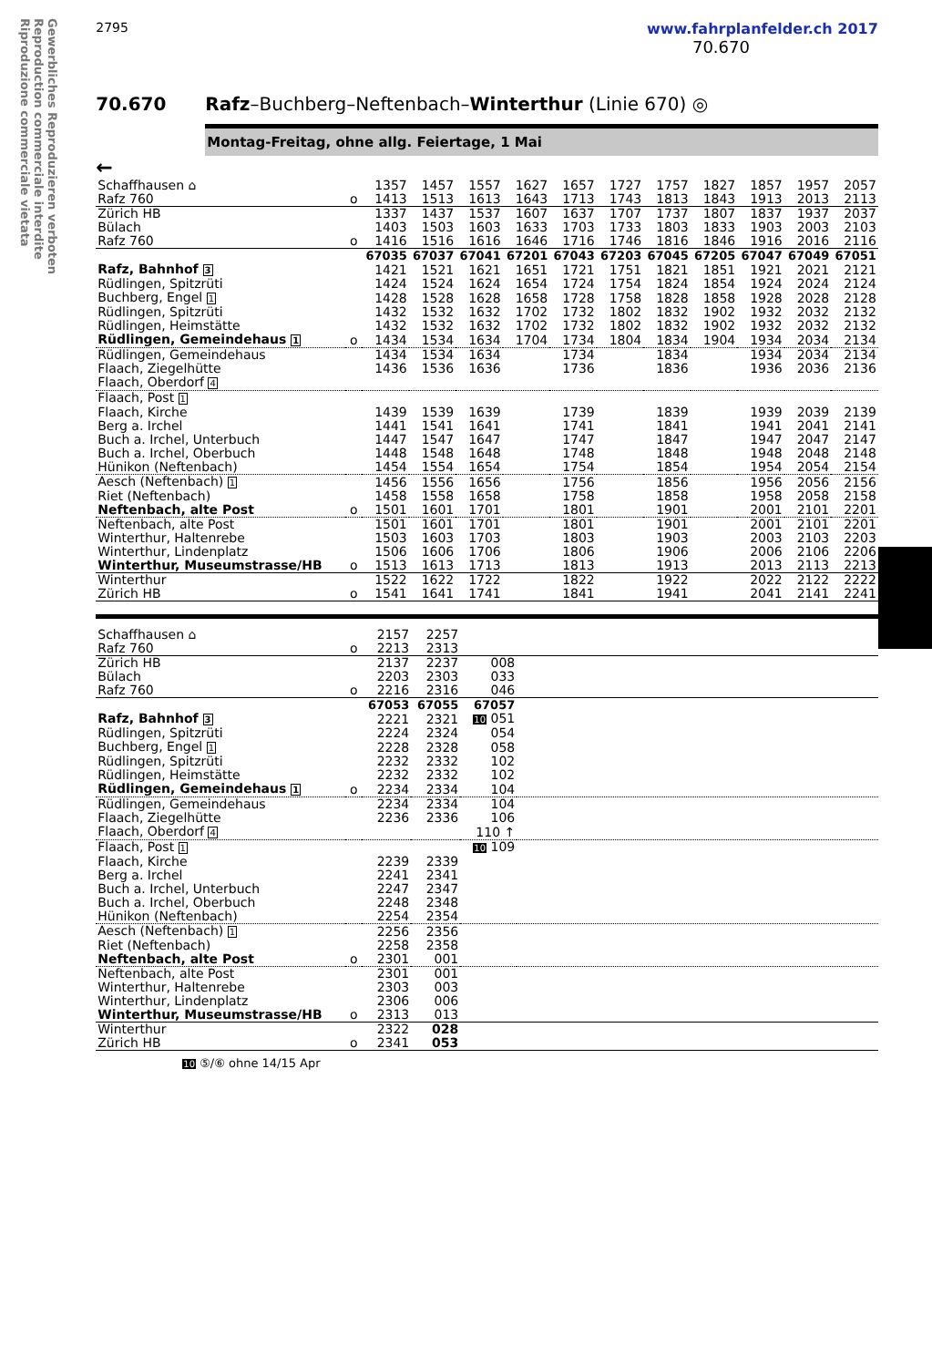Gewerbliches Reproduzieren verboten
Reproduction commerciale interdite
Riproduzione commerciale vietata
2795 www.fahrplanfelder.ch 2017
70.670
70.670 Rafz–Buchberg–Neftenbach–Winterthur (Linie 670) ◎
Montag-Freitag, ohne allg. Feiertage, 1 Mai
←
| Schaffhausen ⌂ | | 1357 | 1457 | 1557 | 1627 | 1657 | 1727 | 1757 | 1827 | 1857 | 1957 | 2057 |
| Rafz 760 | o | 1413 | 1513 | 1613 | 1643 | 1713 | 1743 | 1813 | 1843 | 1913 | 2013 | 2113 |
| Zürich HB | | 1337 | 1437 | 1537 | 1607 | 1637 | 1707 | 1737 | 1807 | 1837 | 1937 | 2037 |
| Bülach | | 1403 | 1503 | 1603 | 1633 | 1703 | 1733 | 1803 | 1833 | 1903 | 2003 | 2103 |
| Rafz 760 | o | 1416 | 1516 | 1616 | 1646 | 1716 | 1746 | 1816 | 1846 | 1916 | 2016 | 2116 |
| | | 67035 | 67037 | 67041 | 67201 | 67043 | 67203 | 67045 | 67205 | 67047 | 67049 | 67051 |
| Rafz, Bahnhof 3 | | 1421 | 1521 | 1621 | 1651 | 1721 | 1751 | 1821 | 1851 | 1921 | 2021 | 2121 |
| Rüdlingen, Spitzrüti | | 1424 | 1524 | 1624 | 1654 | 1724 | 1754 | 1824 | 1854 | 1924 | 2024 | 2124 |
| Buchberg, Engel 1 | | 1428 | 1528 | 1628 | 1658 | 1728 | 1758 | 1828 | 1858 | 1928 | 2028 | 2128 |
| Rüdlingen, Spitzrüti | | 1432 | 1532 | 1632 | 1702 | 1732 | 1802 | 1832 | 1902 | 1932 | 2032 | 2132 |
| Rüdlingen, Heimstätte | | 1432 | 1532 | 1632 | 1702 | 1732 | 1802 | 1832 | 1902 | 1932 | 2032 | 2132 |
| Rüdlingen, Gemeindehaus 1 | o | 1434 | 1534 | 1634 | 1704 | 1734 | 1804 | 1834 | 1904 | 1934 | 2034 | 2134 |
| Rüdlingen, Gemeindehaus | | 1434 | 1534 | 1634 | | 1734 | | 1834 | | 1934 | 2034 | 2134 |
| Flaach, Ziegelhütte | | 1436 | 1536 | 1636 | | 1736 | | 1836 | | 1936 | 2036 | 2136 |
| Flaach, Oberdorf 4 | | | | | | | | | | | | |
| Flaach, Post 1 | | | | | | | | | | | | |
| Flaach, Kirche | | 1439 | 1539 | 1639 | | 1739 | | 1839 | | 1939 | 2039 | 2139 |
| Berg a. Irchel | | 1441 | 1541 | 1641 | | 1741 | | 1841 | | 1941 | 2041 | 2141 |
| Buch a. Irchel, Unterbuch | | 1447 | 1547 | 1647 | | 1747 | | 1847 | | 1947 | 2047 | 2147 |
| Buch a. Irchel, Oberbuch | | 1448 | 1548 | 1648 | | 1748 | | 1848 | | 1948 | 2048 | 2148 |
| Hünikon (Neftenbach) | | 1454 | 1554 | 1654 | | 1754 | | 1854 | | 1954 | 2054 | 2154 |
| Aesch (Neftenbach) 1 | | 1456 | 1556 | 1656 | | 1756 | | 1856 | | 1956 | 2056 | 2156 |
| Riet (Neftenbach) | | 1458 | 1558 | 1658 | | 1758 | | 1858 | | 1958 | 2058 | 2158 |
| Neftenbach, alte Post | o | 1501 | 1601 | 1701 | | 1801 | | 1901 | | 2001 | 2101 | 2201 |
| Neftenbach, alte Post | | 1501 | 1601 | 1701 | | 1801 | | 1901 | | 2001 | 2101 | 2201 |
| Winterthur, Haltenrebe | | 1503 | 1603 | 1703 | | 1803 | | 1903 | | 2003 | 2103 | 2203 |
| Winterthur, Lindenplatz | | 1506 | 1606 | 1706 | | 1806 | | 1906 | | 2006 | 2106 | 2206 |
| Winterthur, Museumstrasse/HB | o | 1513 | 1613 | 1713 | | 1813 | | 1913 | | 2013 | 2113 | 2213 |
| Winterthur | | 1522 | 1622 | 1722 | | 1822 | | 1922 | | 2022 | 2122 | 2222 |
| Zürich HB | o | 1541 | 1641 | 1741 | | 1841 | | 1941 | | 2041 | 2141 | 2241 |
| Schaffhausen ⌂ | | 2157 | 2257 | | |
| Rafz 760 | o | 2213 | 2313 | | |
| Zürich HB | | 2137 | 2237 | 008 | |
| Bülach | | 2203 | 2303 | 033 | |
| Rafz 760 | o | 2216 | 2316 | 046 | |
| | | 67053 | 67055 | 67057 | |
| Rafz, Bahnhof 3 | | 2221 | 2321 | 10 051 | |
| Rüdlingen, Spitzrüti | | 2224 | 2324 | 054 | |
| Buchberg, Engel 1 | | 2228 | 2328 | 058 | |
| Rüdlingen, Spitzrüti | | 2232 | 2332 | 102 | |
| Rüdlingen, Heimstätte | | 2232 | 2332 | 102 | |
| Rüdlingen, Gemeindehaus 1 | o | 2234 | 2334 | 104 | |
| Rüdlingen, Gemeindehaus | | 2234 | 2334 | 104 | |
| Flaach, Ziegelhütte | | 2236 | 2336 | 106 | |
| Flaach, Oberdorf 4 | | | | 110 ↑ | |
| Flaach, Post 1 | | | | 10 109 | |
| Flaach, Kirche | | 2239 | 2339 | | |
| Berg a. Irchel | | 2241 | 2341 | | |
| Buch a. Irchel, Unterbuch | | 2247 | 2347 | | |
| Buch a. Irchel, Oberbuch | | 2248 | 2348 | | |
| Hünikon (Neftenbach) | | 2254 | 2354 | | |
| Aesch (Neftenbach) 1 | | 2256 | 2356 | | |
| Riet (Neftenbach) | | 2258 | 2358 | | |
| Neftenbach, alte Post | o | 2301 | 001 | | |
| Neftenbach, alte Post | | 2301 | 001 | | |
| Winterthur, Haltenrebe | | 2303 | 003 | | |
| Winterthur, Lindenplatz | | 2306 | 006 | | |
| Winterthur, Museumstrasse/HB | o | 2313 | 013 | | |
| Winterthur | | 2322 | 028 | | |
| Zürich HB | o | 2341 | 053 | | |
10 ⑤/⑥ ohne 14/15 Apr